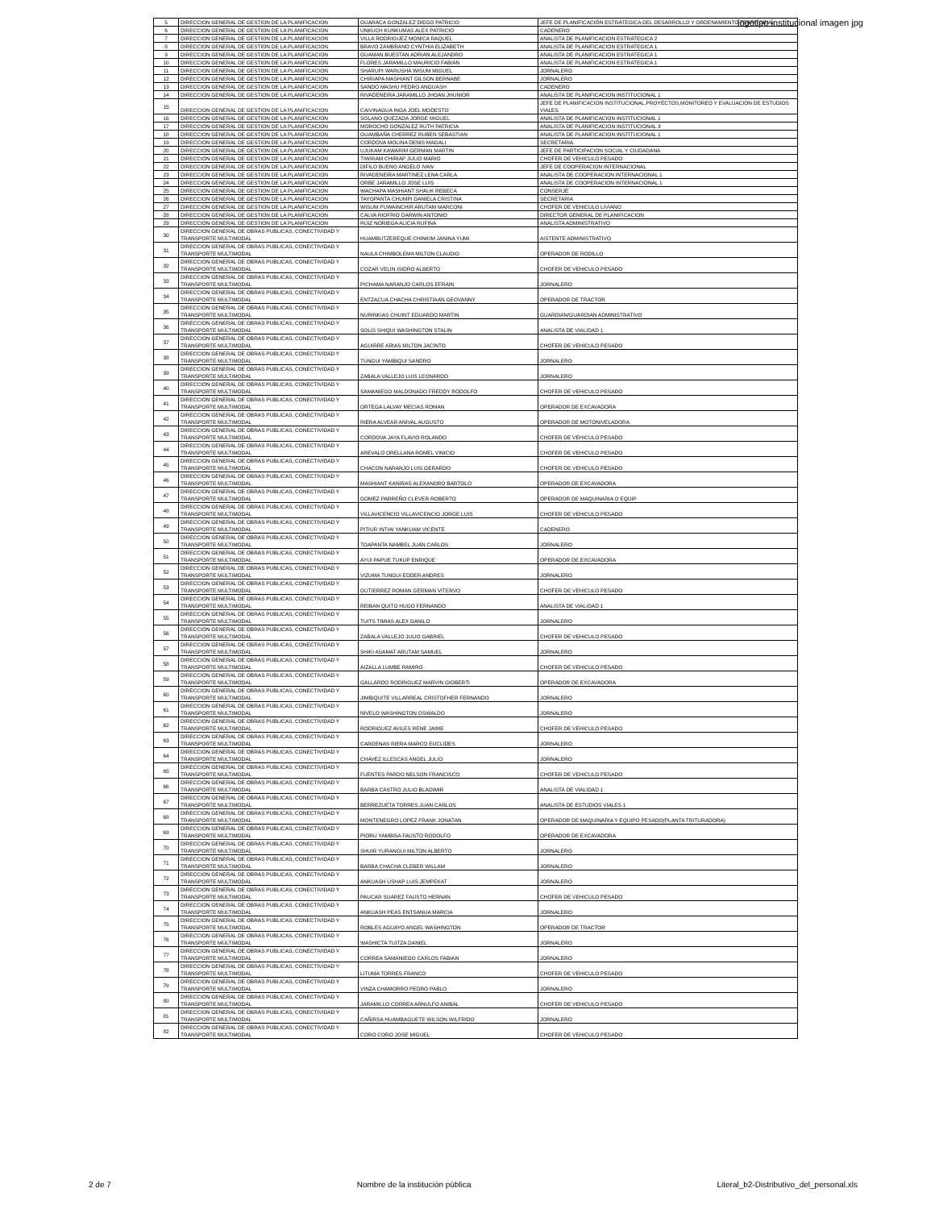logotipo institucional imagen jpg
| 5 | DIRECCION GENERAL DE GESTION DE LA PLANIFICACION | GUARACA GONZALEZ DIEGO PATRICIO | JEFE DE PLANIFICACIÓN ESTRATEGICA DEL DESARROLLO Y ORDENAMIENTO TERRITORIAL |
| 6 | DIRECCION GENERAL DE GESTION DE LA PLANIFICACION | UNKUCH KUNKUMAS ALEX PATRICIO | CADENERO |
| 7 | DIRECCION GENERAL DE GESTION DE LA PLANIFICACION | VILLA RODRIGUEZ MONICA RAQUEL | ANALISTA DE PLANIFICACION ESTRATEGICA 2 |
| 8 | DIRECCION GENERAL DE GESTION DE LA PLANIFICACION | BRAVO ZAMBRANO CYNTHIA ELIZABETH | ANALISTA DE PLANIFICACION ESTRATEGICA 1 |
| 9 | DIRECCION GENERAL DE GESTION DE LA PLANIFICACION | GUAMAN BUESTAN ADRIAN ALEJANDRO | ANALISTA DE PLANIFICACION ESTRATEGICA 1 |
| 10 | DIRECCION GENERAL DE GESTION DE LA PLANIFICACION | FLORES JARAMILLO MAURICIO FABIAN | ANALISTA DE PLANIFICACION ESTRATEGICA 1 |
| 11 | DIRECCION GENERAL DE GESTION DE LA PLANIFICACION | SHARUPI WARUSHA WISUM MIGUEL | JORNALERO |
| 12 | DIRECCION GENERAL DE GESTION DE LA PLANIFICACION | CHIRIAPA MASHIANT GILSON BERNABE | JORNALERO |
| 13 | DIRECCION GENERAL DE GESTION DE LA PLANIFICACION | SANDO MASHU PEDRO ANGUASH | CADENERO |
| 14 | DIRECCION GENERAL DE GESTION DE LA PLANIFICACION | RIVADENEIRA JARAMILLO JHOAN JHUNIOR | ANALISTA DE PLANIFICACION INSTITUCIONAL 1 |
| 15 | DIRECCION GENERAL DE GESTION DE LA PLANIFICACION | CAIVINAGUA INGA JOEL MODESTO | JEFE DE PLANIFICACION INSTITUCIONAL,PROYECTOS,MONITOREO Y EVALUACION DE ESTUDIOS VIALES |
| 16 | DIRECCION GENERAL DE GESTION DE LA PLANIFICACION | SOLANO QUEZADA JORGE MIGUEL | ANALISTA DE PLANIFICACION INSTITUCIONAL 1 |
| 17 | DIRECCION GENERAL DE GESTION DE LA PLANIFICACION | MOROCHO GONZALEZ RUTH PATRICIA | ANALISTA DE PLANIFICACION INSTITUCIONAL 3 |
| 18 | DIRECCION GENERAL DE GESTION DE LA PLANIFICACION | GUAMBAÑA CHERREZ RUBEN SEBASTIAN | ANALISTA DE PLANIFICACION INSTITUCIONAL 1 |
| 19 | DIRECCION GENERAL DE GESTION DE LA PLANIFICACION | CORDOVA MOLINA DENIS MAGALI | SECRETARIA. |
| 20 | DIRECCION GENERAL DE GESTION DE LA PLANIFICACION | UJUKAM KAWARIM GERMAN MARTIN | JEFE DE PARTICIPACION SOCIAL Y CIUDADANA |
| 21 | DIRECCION GENERAL DE GESTION DE LA PLANIFICACION | TIWIRAM CHIRIAP JULIO MARIO | CHOFER DE VEHICULO PESADO |
| 22 | DIRECCION GENERAL DE GESTION DE LA PLANIFICACION | DIFILO BUENO ANGELO IVAN | JEFE DE COOPERACION INTERNACIONAL |
| 23 | DIRECCION GENERAL DE GESTION DE LA PLANIFICACION | RIVADENEIRA MARTINEZ LENA CARLA | ANALISTA DE COOPERACION INTERNACIONAL 1 |
| 24 | DIRECCION GENERAL DE GESTION DE LA PLANIFICACION | ORBE JARAMILLO JOSE LUIS | ANALISTA DE COOPERACION INTERNACIONAL 1 |
| 25 | DIRECCION GENERAL DE GESTION DE LA PLANIFICACION | WACHAPA MASHIANT SHAUK REBECA | CONSERJE |
| 26 | DIRECCION GENERAL DE GESTION DE LA PLANIFICACION | TAYOPANTA CHUMPI DANIELA CRISTINA | SECRETARIA |
| 27 | DIRECCION GENERAL DE GESTION DE LA PLANIFICACION | WISUM PUWAINCHIR ARUTAM MARCONI | CHOFER DE VEHICULO LIVIANO |
| 28 | DIRECCION GENERAL DE GESTION DE LA PLANIFICACION | CALVA RIOFRIO DARWIN ANTONIO | DIRECTOR GENERAL DE PLANIFICACION |
| 29 | DIRECCION GENERAL DE GESTION DE LA PLANIFICACION | RUIZ NORIEGA ALICIA RUFINA | ANALISTA ADMINISTRATIVO |
| 30 | DIRECCION GENERAL DE OBRAS PUBLICAS, CONECTIVIDAD Y TRANSPORTE MULTIMODAL | HUAMBUTZEREQUE CHINKIM JANINA YUMI | AISTENTE ADMINISTRATIVO |
| 31 | DIRECCION GENERAL DE OBRAS PUBLICAS, CONECTIVIDAD Y TRANSPORTE MULTIMODAL | NAULA CHIMBOLEMA MILTON CLAUDIO | OPERADOR DE RODILLO |
| 32 | DIRECCION GENERAL DE OBRAS PUBLICAS, CONECTIVIDAD Y TRANSPORTE MULTIMODAL | COZAR VELIN ISIDRO ALBERTO | CHOFER DE VEHICULO PESADO |
| 33 | DIRECCION GENERAL DE OBRAS PUBLICAS, CONECTIVIDAD Y TRANSPORTE MULTIMODAL | PICHAMA NARANJO CARLOS EFRAIN | JORNALERO |
| 34 | DIRECCION GENERAL DE OBRAS PUBLICAS, CONECTIVIDAD Y TRANSPORTE MULTIMODAL | ENTZACUA CHACHA CHRISTIAAN GEOVANNY | OPERADOR DE TRACTOR |
| 35 | DIRECCION GENERAL DE OBRAS PUBLICAS, CONECTIVIDAD Y TRANSPORTE MULTIMODAL | NURINKIAS CHUINT EDUARDO MARTIN | GUARDIAN/GUARDIAN ADMINISTRATIVO |
| 36 | DIRECCION GENERAL DE OBRAS PUBLICAS, CONECTIVIDAD Y TRANSPORTE MULTIMODAL | SOLIS SHIQUI WASHINGTON STALIN | ANALISTA DE VIALIDAD 1 |
| 37 | DIRECCION GENERAL DE OBRAS PUBLICAS, CONECTIVIDAD Y TRANSPORTE MULTIMODAL | AGUIRRE ARIAS MILTON JACINTO | CHOFER DE VEHICULO PESADO |
| 38 | DIRECCION GENERAL DE OBRAS PUBLICAS, CONECTIVIDAD Y TRANSPORTE MULTIMODAL | TUNGUI YAMBIQUI SANDRO | JORNALERO |
| 39 | DIRECCION GENERAL DE OBRAS PUBLICAS, CONECTIVIDAD Y TRANSPORTE MULTIMODAL | ZABALA VALLEJO LUIS LEONARDO | JORNALERO |
| 40 | DIRECCION GENERAL DE OBRAS PUBLICAS, CONECTIVIDAD Y TRANSPORTE MULTIMODAL | SAMANIEGO MALDONADO FREDDY RODOLFO | CHOFER DE VEHICULO PESADO |
| 41 | DIRECCION GENERAL DE OBRAS PUBLICAS, CONECTIVIDAD Y TRANSPORTE MULTIMODAL | ORTEGA LALVAY MECIAS ROMAN | OPERADOR DE EXCAVADORA |
| 42 | DIRECCION GENERAL DE OBRAS PUBLICAS, CONECTIVIDAD Y TRANSPORTE MULTIMODAL | RIERA ALVEAR ANIVAL AUGUSTO | OPERADOR DE MOTONIVELADORA |
| 43 | DIRECCION GENERAL DE OBRAS PUBLICAS, CONECTIVIDAD Y TRANSPORTE MULTIMODAL | CORDOVA JAYA FLAVIO ROLANDO | CHOFER DE VEHICULO PESADO |
| 44 | DIRECCION GENERAL DE OBRAS PUBLICAS, CONECTIVIDAD Y TRANSPORTE MULTIMODAL | AREVALO ORELLANA ROMEL VINICIO | CHOFER DE VEHICULO PESADO |
| 45 | DIRECCION GENERAL DE OBRAS PUBLICAS, CONECTIVIDAD Y TRANSPORTE MULTIMODAL | CHACON NARANJO LUIS GERARDO | CHOFER DE VEHICULO PESADO |
| 46 | DIRECCION GENERAL DE OBRAS PUBLICAS, CONECTIVIDAD Y TRANSPORTE MULTIMODAL | MASHIANT KANIRAS ALEXANDRO BARTOLO | OPERADOR DE EXCAVADORA |
| 47 | DIRECCION GENERAL DE OBRAS PUBLICAS, CONECTIVIDAD Y TRANSPORTE MULTIMODAL | GOMEZ PARREÑO CLEVER ROBERTO | OPERADOR DE MAQUINARIA O EQUIP |
| 48 | DIRECCION GENERAL DE OBRAS PUBLICAS, CONECTIVIDAD Y TRANSPORTE MULTIMODAL | VILLAVICENCIO VILLAVICENCIO JORGE LUIS | CHOFER DE VEHICULO PESADO |
| 49 | DIRECCION GENERAL DE OBRAS PUBLICAS, CONECTIVIDAD Y TRANSPORTE MULTIMODAL | PITIUR INTIAI YANKUAM VICENTE | CADENERO |
| 50 | DIRECCION GENERAL DE OBRAS PUBLICAS, CONECTIVIDAD Y TRANSPORTE MULTIMODAL | TOAPANTA NAMBEL JUAN CARLOS | JORNALERO |
| 51 | DIRECCION GENERAL DE OBRAS PUBLICAS, CONECTIVIDAD Y TRANSPORTE MULTIMODAL | AYUI PAPUE TUKUP ENRIQUE | OPERADOR DE EXCAVADORA |
| 52 | DIRECCION GENERAL DE OBRAS PUBLICAS, CONECTIVIDAD Y TRANSPORTE MULTIMODAL | VIZUMA TUNGUI EDDER ANDRES | JORNALERO |
| 53 | DIRECCION GENERAL DE OBRAS PUBLICAS, CONECTIVIDAD Y TRANSPORTE MULTIMODAL | GUTIERREZ ROMAN GERMAN VITERVO | CHOFER DE VEHICULO PESADO |
| 54 | DIRECCION GENERAL DE OBRAS PUBLICAS, CONECTIVIDAD Y TRANSPORTE MULTIMODAL | REIBAN QUITO HUGO FERNANDO | ANALISTA DE VIALIDAD 1 |
| 55 | DIRECCION GENERAL DE OBRAS PUBLICAS, CONECTIVIDAD Y TRANSPORTE MULTIMODAL | TUITS TIMIAS ALEX DANILO | JORNALERO |
| 56 | DIRECCION GENERAL DE OBRAS PUBLICAS, CONECTIVIDAD Y TRANSPORTE MULTIMODAL | ZABALA VALLEJO JULIO GABRIEL | CHOFER DE VEHICULO PESADO |
| 57 | DIRECCION GENERAL DE OBRAS PUBLICAS, CONECTIVIDAD Y TRANSPORTE MULTIMODAL | SHIKI ASAMAT ARUTAM SAMUEL | JORNALERO |
| 58 | DIRECCION GENERAL DE OBRAS PUBLICAS, CONECTIVIDAD Y TRANSPORTE MULTIMODAL | AIZALLA LUMBE RAMIRO | CHOFER DE VEHICULO PESADO |
| 59 | DIRECCION GENERAL DE OBRAS PUBLICAS, CONECTIVIDAD Y TRANSPORTE MULTIMODAL | GALLARDO RODRIGUEZ MARVIN GIOBERTI | OPERADOR DE EXCAVADORA |
| 60 | DIRECCION GENERAL DE OBRAS PUBLICAS, CONECTIVIDAD Y TRANSPORTE MULTIMODAL | JIMBIQUITE VILLARREAL CRISTOFHER FERNANDO | JORNALERO |
| 61 | DIRECCION GENERAL DE OBRAS PUBLICAS, CONECTIVIDAD Y TRANSPORTE MULTIMODAL | NIVELO WASHINGTON OSWALDO | JORNALERO |
| 62 | DIRECCION GENERAL DE OBRAS PUBLICAS, CONECTIVIDAD Y TRANSPORTE MULTIMODAL | RODRIGUEZ AVILES RENE JAIME | CHOFER DE VEHICULO PESADO |
| 63 | DIRECCION GENERAL DE OBRAS PUBLICAS, CONECTIVIDAD Y TRANSPORTE MULTIMODAL | CARDENAS RIERA MARCO EUCLIDES | JORNALERO |
| 64 | DIRECCION GENERAL DE OBRAS PUBLICAS, CONECTIVIDAD Y TRANSPORTE MULTIMODAL | CHAVEZ ILLESCAS ANGEL JULIO | JORNALERO |
| 65 | DIRECCION GENERAL DE OBRAS PUBLICAS, CONECTIVIDAD Y TRANSPORTE MULTIMODAL | FUENTES PARDO NELSON FRANCISCO | CHOFER DE VEHICULO PESADO |
| 66 | DIRECCION GENERAL DE OBRAS PUBLICAS, CONECTIVIDAD Y TRANSPORTE MULTIMODAL | BARBA CASTRO JULIO BLADIMIR | ANALISTA DE VIALIDAD 1 |
| 67 | DIRECCION GENERAL DE OBRAS PUBLICAS, CONECTIVIDAD Y TRANSPORTE MULTIMODAL | BERREZUETA TORRES JUAN CARLOS | ANALISTA DE ESTUDIOS VIALES 1 |
| 68 | DIRECCION GENERAL DE OBRAS PUBLICAS, CONECTIVIDAD Y TRANSPORTE MULTIMODAL | MONTENEGRO LOPEZ FRANK JONATAN | OPERADOR DE MAQUINARIA Y EQUIPO PESADO(PLANTA TRITURADORA) |
| 69 | DIRECCION GENERAL DE OBRAS PUBLICAS, CONECTIVIDAD Y TRANSPORTE MULTIMODAL | PIORU YAMBISA FAUSTO RODOLFO | OPERADOR DE EXCAVADORA |
| 70 | DIRECCION GENERAL DE OBRAS PUBLICAS, CONECTIVIDAD Y TRANSPORTE MULTIMODAL | SHUIR YURANGUI MILTON ALBERTO | JORNALERO |
| 71 | DIRECCION GENERAL DE OBRAS PUBLICAS, CONECTIVIDAD Y TRANSPORTE MULTIMODAL | BARBA CHACHA CLEBER WILLAM | JORNALERO |
| 72 | DIRECCION GENERAL DE OBRAS PUBLICAS, CONECTIVIDAD Y TRANSPORTE MULTIMODAL | ANKUASH USHAP LUIS JEMPEKAT | JORNALERO |
| 73 | DIRECCION GENERAL DE OBRAS PUBLICAS, CONECTIVIDAD Y TRANSPORTE MULTIMODAL | PAUCAR SUAREZ FAUSTO HERNAN | CHOFER DE VEHICULO PESADO |
| 74 | DIRECCION GENERAL DE OBRAS PUBLICAS, CONECTIVIDAD Y TRANSPORTE MULTIMODAL | ANKUASH PEAS ENTSANUA MARCIA | JORNALERO |
| 75 | DIRECCION GENERAL DE OBRAS PUBLICAS, CONECTIVIDAD Y TRANSPORTE MULTIMODAL | ROBLES AGUAYO ANGEL WASHINGTON | OPERADOR DE TRACTOR |
| 76 | DIRECCION GENERAL DE OBRAS PUBLICAS, CONECTIVIDAD Y TRANSPORTE MULTIMODAL | WASHICTA TUITZA DANIEL | JORNALERO |
| 77 | DIRECCION GENERAL DE OBRAS PUBLICAS, CONECTIVIDAD Y TRANSPORTE MULTIMODAL | CORREA SAMANIEGO CARLOS FABIAN | JORNALERO |
| 78 | DIRECCION GENERAL DE OBRAS PUBLICAS, CONECTIVIDAD Y TRANSPORTE MULTIMODAL | LITUMA TORRES FRANCO | CHOFER DE VEHICULO PESADO |
| 79 | DIRECCION GENERAL DE OBRAS PUBLICAS, CONECTIVIDAD Y TRANSPORTE MULTIMODAL | VINZA CHAMORRO PEDRO PABLO | JORNALERO |
| 80 | DIRECCION GENERAL DE OBRAS PUBLICAS, CONECTIVIDAD Y TRANSPORTE MULTIMODAL | JARAMILLO CORREA ARNULFO ANIBAL | CHOFER DE VEHICULO PESADO |
| 81 | DIRECCION GENERAL DE OBRAS PUBLICAS, CONECTIVIDAD Y TRANSPORTE MULTIMODAL | CAÑIRSA HUAMBAGUETE WILSON WILFRIDO | JORNALERO |
| 82 | DIRECCION GENERAL DE OBRAS PUBLICAS, CONECTIVIDAD Y TRANSPORTE MULTIMODAL | CORO CORO JOSE MIGUEL | CHOFER DE VEHICULO PESADO |
2 de 7 Nombre de la institución pública Literal_b2-Distributivo_del_personal.xls